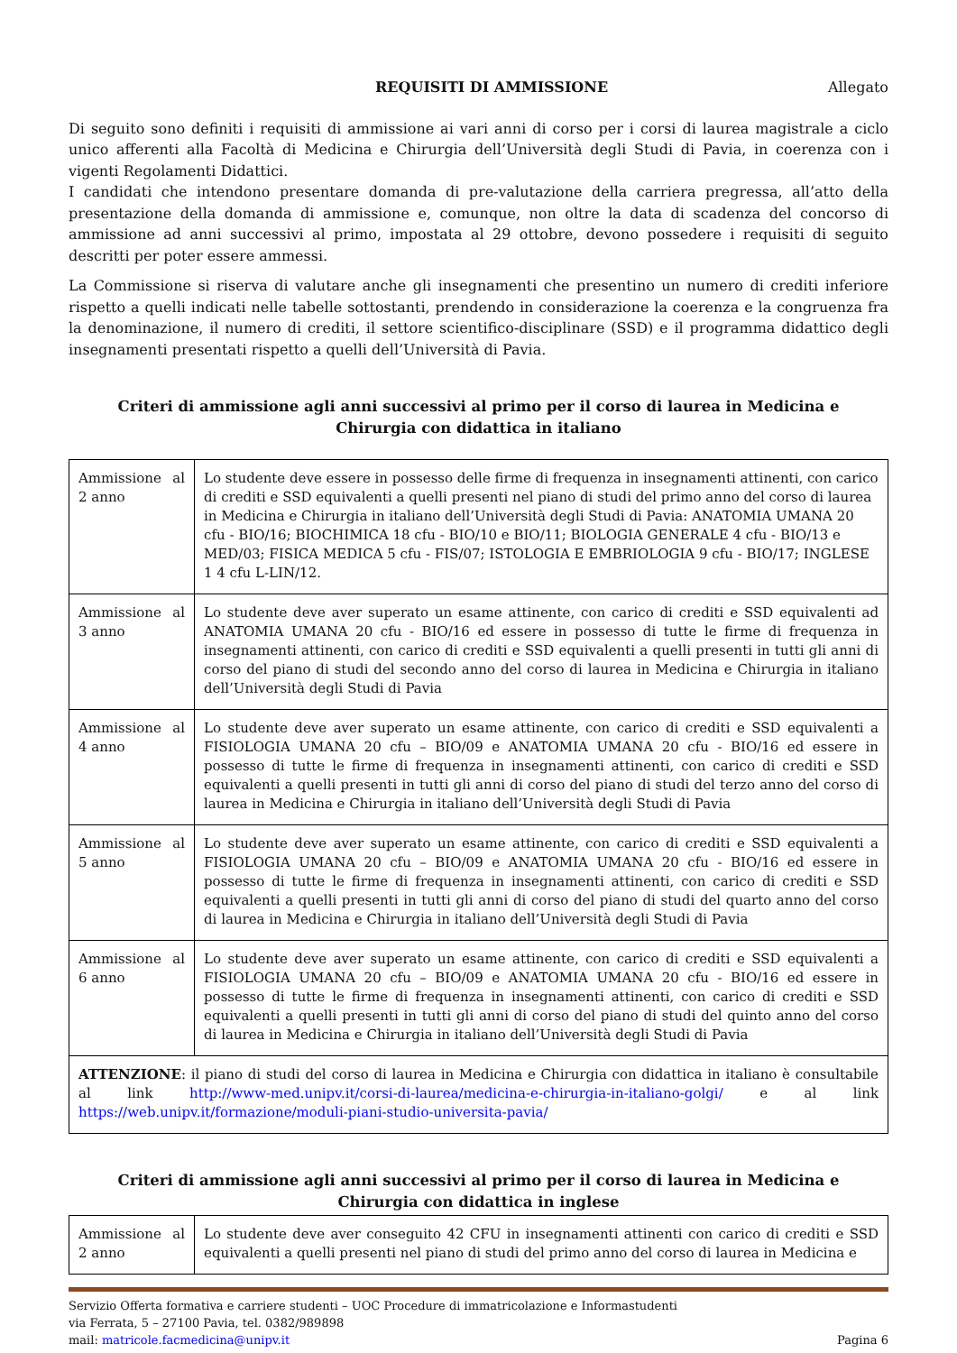REQUISITI DI AMMISSIONE Allegato
Di seguito sono definiti i requisiti di ammissione ai vari anni di corso per i corsi di laurea magistrale a ciclo unico afferenti alla Facoltà di Medicina e Chirurgia dell’Università degli Studi di Pavia, in coerenza con i vigenti Regolamenti Didattici.
I candidati che intendono presentare domanda di pre-valutazione della carriera pregressa, all’atto della presentazione della domanda di ammissione e, comunque, non oltre la data di scadenza del concorso di ammissione ad anni successivi al primo, impostata al 29 ottobre, devono possedere i requisiti di seguito descritti per poter essere ammessi.
La Commissione si riserva di valutare anche gli insegnamenti che presentino un numero di crediti inferiore rispetto a quelli indicati nelle tabelle sottostanti, prendendo in considerazione la coerenza e la congruenza fra la denominazione, il numero di crediti, il settore scientifico-disciplinare (SSD) e il programma didattico degli insegnamenti presentati rispetto a quelli dell’Università di Pavia.
Criteri di ammissione agli anni successivi al primo per il corso di laurea in Medicina e Chirurgia con didattica in italiano
| Ammissione al 2 anno | Lo studente deve essere in possesso delle firme di frequenza in insegnamenti attinenti, con carico di crediti e SSD equivalenti a quelli presenti nel piano di studi del primo anno del corso di laurea in Medicina e Chirurgia in italiano dell’Università degli Studi di Pavia: ANATOMIA UMANA 20 cfu - BIO/16; BIOCHIMICA 18 cfu - BIO/10 e BIO/11; BIOLOGIA GENERALE 4 cfu - BIO/13 e MED/03; FISICA MEDICA 5 cfu - FIS/07; ISTOLOGIA E EMBRIOLOGIA 9 cfu - BIO/17; INGLESE 1 4 cfu L-LIN/12. |
| Ammissione al 3 anno | Lo studente deve aver superato un esame attinente, con carico di crediti e SSD equivalenti ad ANATOMIA UMANA 20 cfu - BIO/16 ed essere in possesso di tutte le firme di frequenza in insegnamenti attinenti, con carico di crediti e SSD equivalenti a quelli presenti in tutti gli anni di corso del piano di studi del secondo anno del corso di laurea in Medicina e Chirurgia in italiano dell’Università degli Studi di Pavia |
| Ammissione al 4 anno | Lo studente deve aver superato un esame attinente, con carico di crediti e SSD equivalenti a FISIOLOGIA UMANA 20 cfu – BIO/09 e ANATOMIA UMANA 20 cfu - BIO/16 ed essere in possesso di tutte le firme di frequenza in insegnamenti attinenti, con carico di crediti e SSD equivalenti a quelli presenti in tutti gli anni di corso del piano di studi del terzo anno del corso di laurea in Medicina e Chirurgia in italiano dell’Università degli Studi di Pavia |
| Ammissione al 5 anno | Lo studente deve aver superato un esame attinente, con carico di crediti e SSD equivalenti a FISIOLOGIA UMANA 20 cfu – BIO/09 e ANATOMIA UMANA 20 cfu - BIO/16 ed essere in possesso di tutte le firme di frequenza in insegnamenti attinenti, con carico di crediti e SSD equivalenti a quelli presenti in tutti gli anni di corso del piano di studi del quarto anno del corso di laurea in Medicina e Chirurgia in italiano dell’Università degli Studi di Pavia |
| Ammissione al 6 anno | Lo studente deve aver superato un esame attinente, con carico di crediti e SSD equivalenti a FISIOLOGIA UMANA 20 cfu – BIO/09 e ANATOMIA UMANA 20 cfu - BIO/16 ed essere in possesso di tutte le firme di frequenza in insegnamenti attinenti, con carico di crediti e SSD equivalenti a quelli presenti in tutti gli anni di corso del piano di studi del quinto anno del corso di laurea in Medicina e Chirurgia in italiano dell’Università degli Studi di Pavia |
| ATTENZIONE : il piano di studi del corso di laurea in Medicina e Chirurgia con didattica in italiano è consultabile al link http://www-med.unipv.it/corsi-di-laurea/medicina-e-chirurgia-in-italiano-golgi/ e al link https://web.unipv.it/formazione/moduli-piani-studio-universita-pavia/ | |
Criteri di ammissione agli anni successivi al primo per il corso di laurea in Medicina e Chirurgia con didattica in inglese
| Ammissione al 2 anno | Lo studente deve aver conseguito 42 CFU in insegnamenti attinenti con carico di crediti e SSD equivalenti a quelli presenti nel piano di studi del primo anno del corso di laurea in Medicina e |
Servizio Offerta formativa e carriere studenti – UOC Procedure di immatricolazione e Informastudenti
via Ferrata, 5 – 27100 Pavia, tel. 0382/989898
mail: matricole.facmedicina@unipv.it Pagina 6